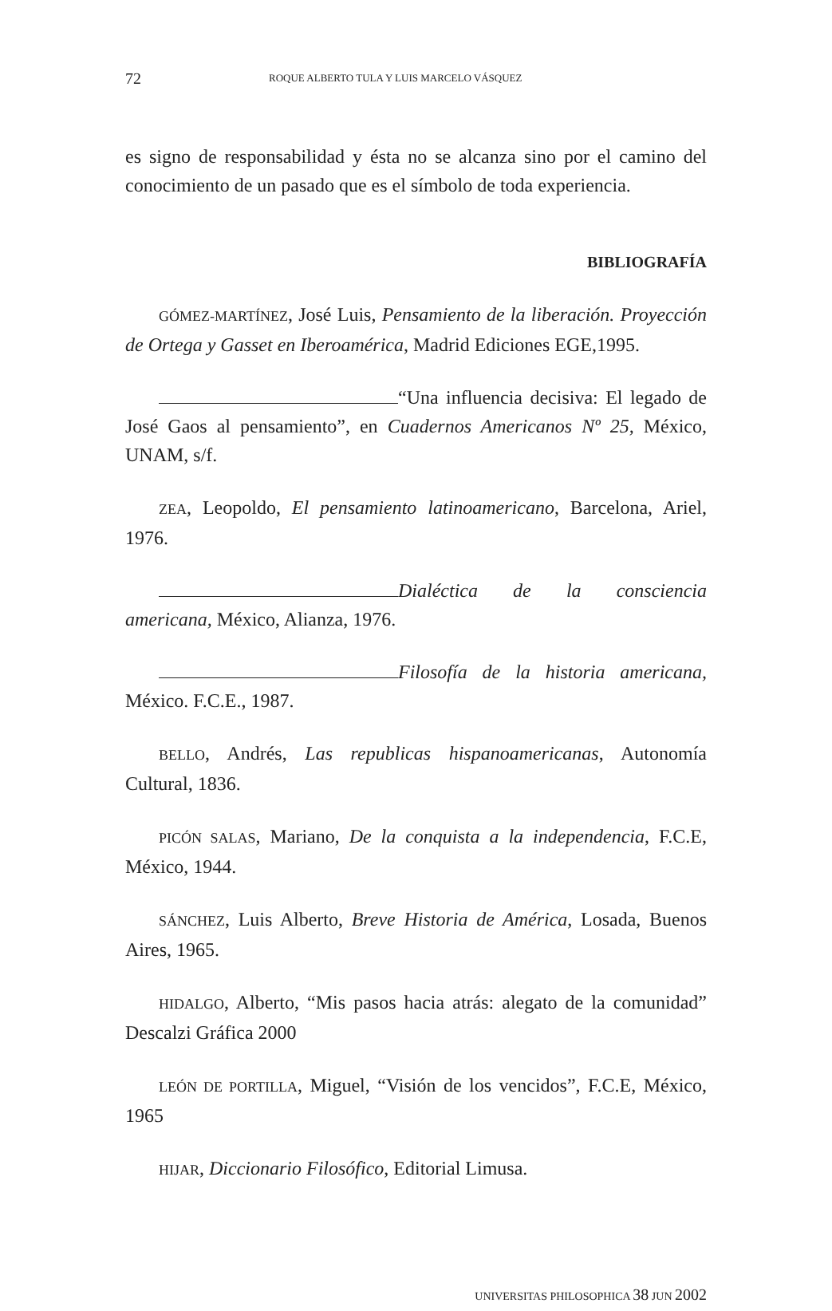72 ROQUE ALBERTO TULA Y LUIS MARCELO VÁSQUEZ
es signo de responsabilidad y ésta no se alcanza sino por el camino del conocimiento de un pasado que es el símbolo de toda experiencia.
BIBLIOGRAFÍA
GÓMEZ-MARTÍNEZ, José Luis, Pensamiento de la liberación. Proyección de Ortega y Gasset en Iberoamérica, Madrid Ediciones EGE,1995.
“Una influencia decisiva: El legado de José Gaos al pensamiento”, en Cuadernos Americanos Nº 25, México, UNAM, s/f.
ZEA, Leopoldo, El pensamiento latinoamericano, Barcelona, Ariel, 1976.
Dialéctica de la consciencia americana, México, Alianza, 1976.
Filosofía de la historia americana, México. F.C.E., 1987.
BELLO, Andrés, Las republicas hispanoamericanas, Autonomía Cultural, 1836.
PICÓN SALAS, Mariano, De la conquista a la independencia, F.C.E, México, 1944.
SÁNCHEZ, Luis Alberto, Breve Historia de América, Losada, Buenos Aires, 1965.
HIDALGO, Alberto, “Mis pasos hacia atrás: alegato de la comunidad” Descalzi Gráfica 2000
LEÓN DE PORTILLA, Miguel, “Visión de los vencidos”, F.C.E, México, 1965
HIJAR, Diccionario Filosófico, Editorial Limusa.
UNIVERSITAS PHILOSOPHICA 38 JUN 2002